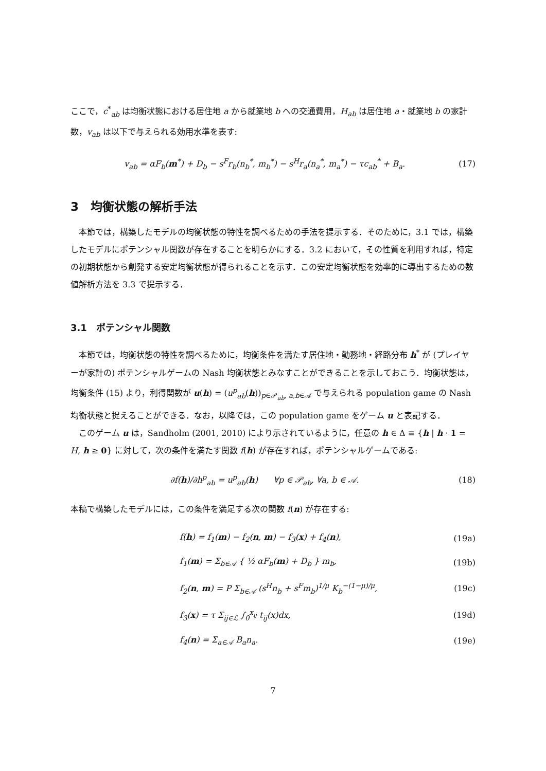ここで，c<sup>*</sup><sub>ab</sub> は均衡状態における居住地 a から就業地 b への交通費用，H<sub>ab</sub> は居住地 a・就業地 b の家計数，v<sub>ab</sub> は以下で与えられる効用水準を表す:
v<sub>ab</sub> = αF<sub>b</sub>(m<sup>*</sup>) + D<sub>b</sub> − s<sup>F</sup>r<sub>b</sub>(n<sub>b</sub><sup>*</sup>, m<sub>b</sub><sup>*</sup>) − s<sup>H</sup>r<sub>a</sub>(n<sub>a</sub><sup>*</sup>, m<sub>a</sub><sup>*</sup>) − τc<sub>ab</sub><sup>*</sup> + B<sub>a</sub>. (17)
3　均衡状態の解析手法
本節では，構築したモデルの均衡状態の特性を調べるための手法を提示する．そのために，3.1 では，構築したモデルにポテンシャル関数が存在することを明らかにする．3.2 において，その性質を利用すれば，特定の初期状態から創発する安定均衡状態が得られることを示す．この安定均衡状態を効率的に導出するための数値解析方法を 3.3 で提示する．
3.1　ポテンシャル関数
本節では，均衡状態の特性を調べるために，均衡条件を満たす居住地・勤務地・経路分布 h<sup>*</sup> が (プレイヤーが家計の) ポテンシャルゲームの Nash 均衡状態とみなすことができることを示しておこう．均衡状態は，均衡条件 (15) より，利得関数が u(h) = (u<sup>p</sup><sub>ab</sub>(h))<sub>p∈𝒫<sub>ab</sub>, a,b∈𝒜</sub> で与えられる population game の Nash 均衡状態と捉えることができる．なお，以降では，この population game をゲーム u と表記する．
このゲーム u は，Sandholm (2001, 2010) により示されているように，任意の h ∈ Δ ≡ {h | h · 1 = H, h ≥ 0} に対して，次の条件を満たす関数 f(h) が存在すれば，ポテンシャルゲームである:
∂f(h)/∂h<sup>p</sup><sub>ab</sub> = u<sup>p</sup><sub>ab</sub>(h) ∀p ∈ 𝒫<sub>ab</sub>, ∀a, b ∈ 𝒜. (18)
本稿で構築したモデルには，この条件を満足する次の関数 f(n) が存在する:
f(h) = f<sub>1</sub>(m) − f<sub>2</sub>(n, m) − f<sub>3</sub>(x) + f<sub>4</sub>(n), (19a)
f<sub>1</sub>(m) = Σ<sub>b∈𝒜</sub> { ½ αF<sub>b</sub>(m) + D<sub>b</sub> } m<sub>b</sub>, (19b)
f<sub>2</sub>(n, m) = P Σ<sub>b∈𝒜</sub> (s<sup>H</sup>n<sub>b</sub> + s<sup>F</sup>m<sub>b</sub>)<sup>1/μ</sup> K<sub>b</sub><sup>−(1−μ)/μ</sup>, (19c)
f<sub>3</sub>(x) = τ Σ<sub>ij∈ℒ</sub> ∫<sub>0</sub><sup>x<sub>ij</sub></sup> t<sub>ij</sub>(x)dx, (19d)
f<sub>4</sub>(n) = Σ<sub>a∈𝒜</sub> B<sub>a</sub>n<sub>a</sub>. (19e)
7